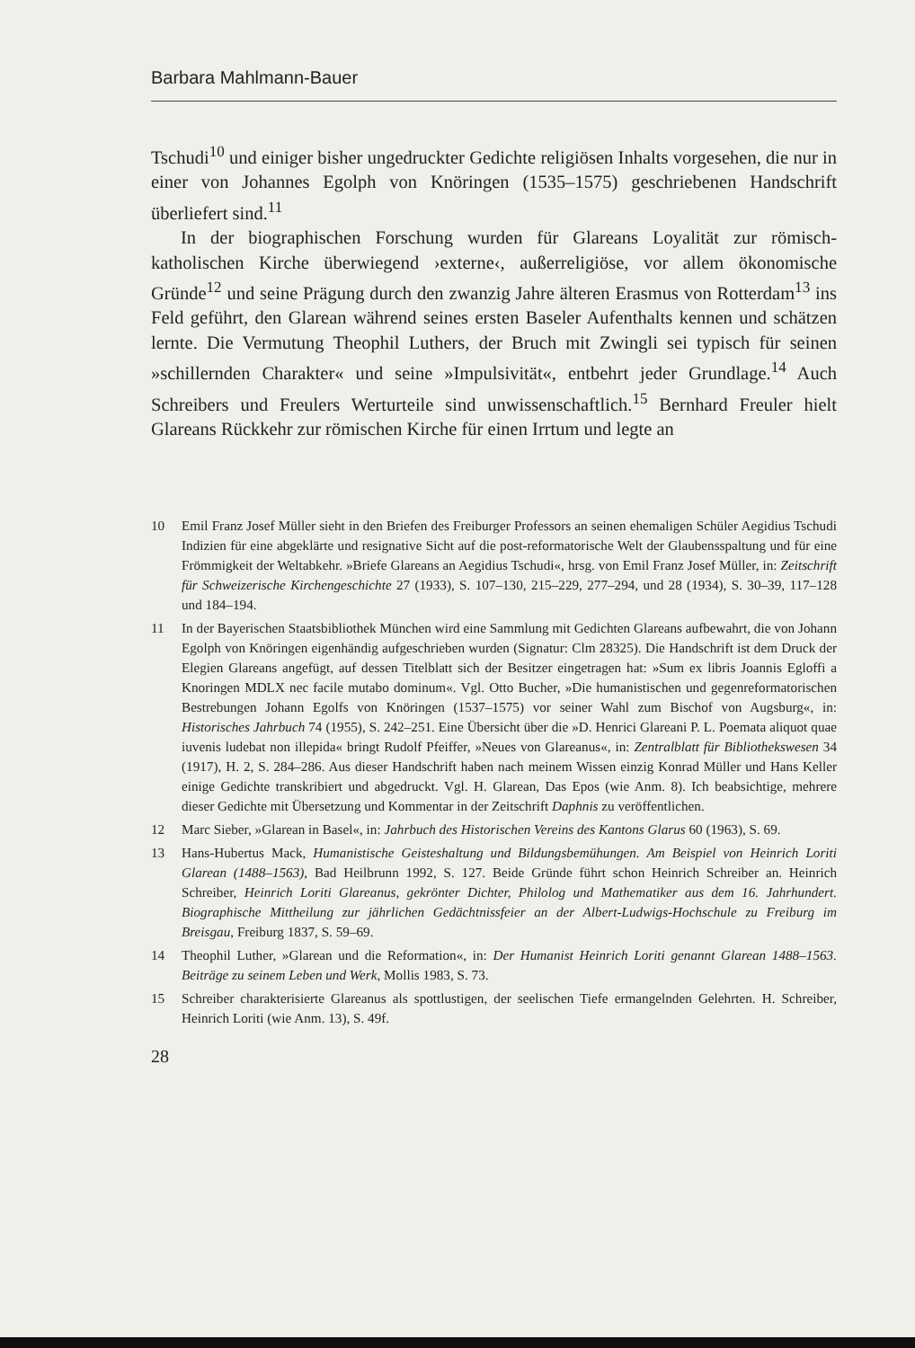Barbara Mahlmann-Bauer
Tschudi<sup>10</sup> und einiger bisher ungedruckter Gedichte religiösen Inhalts vorgesehen, die nur in einer von Johannes Egolph von Knöringen (1535–1575) geschriebenen Handschrift überliefert sind.<sup>11</sup>
In der biographischen Forschung wurden für Glareans Loyalität zur römisch-katholischen Kirche überwiegend ›externe‹, außerreligiöse, vor allem ökonomische Gründe<sup>12</sup> und seine Prägung durch den zwanzig Jahre älteren Erasmus von Rotterdam<sup>13</sup> ins Feld geführt, den Glarean während seines ersten Baseler Aufenthalts kennen und schätzen lernte. Die Vermutung Theophil Luthers, der Bruch mit Zwingli sei typisch für seinen »schillernden Charakter« und seine »Impulsivität«, entbehrt jeder Grundlage.<sup>14</sup> Auch Schreibers und Freulers Werturteile sind unwissenschaftlich.<sup>15</sup> Bernhard Freuler hielt Glareans Rückkehr zur römischen Kirche für einen Irrtum und legte an
10 Emil Franz Josef Müller sieht in den Briefen des Freiburger Professors an seinen ehemaligen Schüler Aegidius Tschudi Indizien für eine abgeklärte und resignative Sicht auf die post-reformatorische Welt der Glaubensspaltung und für eine Frömmigkeit der Weltabkehr. »Briefe Glareans an Aegidius Tschudi«, hrsg. von Emil Franz Josef Müller, in: Zeitschrift für Schweizerische Kirchengeschichte 27 (1933), S. 107–130, 215–229, 277–294, und 28 (1934), S. 30–39, 117–128 und 184–194.
11 In der Bayerischen Staatsbibliothek München wird eine Sammlung mit Gedichten Glareans aufbewahrt, die von Johann Egolph von Knöringen eigenhändig aufgeschrieben wurden (Signatur: Clm 28325). Die Handschrift ist dem Druck der Elegien Glareans angefügt, auf dessen Titelblatt sich der Besitzer eingetragen hat: »Sum ex libris Joannis Egloffi a Knoringen MDLX nec facile mutabo dominum«. Vgl. Otto Bucher, »Die humanistischen und gegenreformatorischen Bestrebungen Johann Egolfs von Knöringen (1537–1575) vor seiner Wahl zum Bischof von Augsburg«, in: Historisches Jahrbuch 74 (1955), S. 242–251. Eine Übersicht über die »D. Henrici Glareani P. L. Poemata aliquot quae iuvenis ludebat non illepida« bringt Rudolf Pfeiffer, »Neues von Glareanus«, in: Zentralblatt für Bibliothekswesen 34 (1917), H. 2, S. 284–286. Aus dieser Handschrift haben nach meinem Wissen einzig Konrad Müller und Hans Keller einige Gedichte transkribiert und abgedruckt. Vgl. H. Glarean, Das Epos (wie Anm. 8). Ich beabsichtige, mehrere dieser Gedichte mit Übersetzung und Kommentar in der Zeitschrift Daphnis zu veröffentlichen.
12 Marc Sieber, »Glarean in Basel«, in: Jahrbuch des Historischen Vereins des Kantons Glarus 60 (1963), S. 69.
13 Hans-Hubertus Mack, Humanistische Geisteshaltung und Bildungsbemühungen. Am Beispiel von Heinrich Loriti Glarean (1488–1563), Bad Heilbrunn 1992, S. 127. Beide Gründe führt schon Heinrich Schreiber an. Heinrich Schreiber, Heinrich Loriti Glareanus, gekrönter Dichter, Philolog und Mathematiker aus dem 16. Jahrhundert. Biographische Mittheilung zur jährlichen Gedächtnissfeier an der Albert-Ludwigs-Hochschule zu Freiburg im Breisgau, Freiburg 1837, S. 59–69.
14 Theophil Luther, »Glarean und die Reformation«, in: Der Humanist Heinrich Loriti genannt Glarean 1488–1563. Beiträge zu seinem Leben und Werk, Mollis 1983, S. 73.
15 Schreiber charakterisierte Glareanus als spottlustigen, der seelischen Tiefe ermangelnden Gelehrten. H. Schreiber, Heinrich Loriti (wie Anm. 13), S. 49f.
28